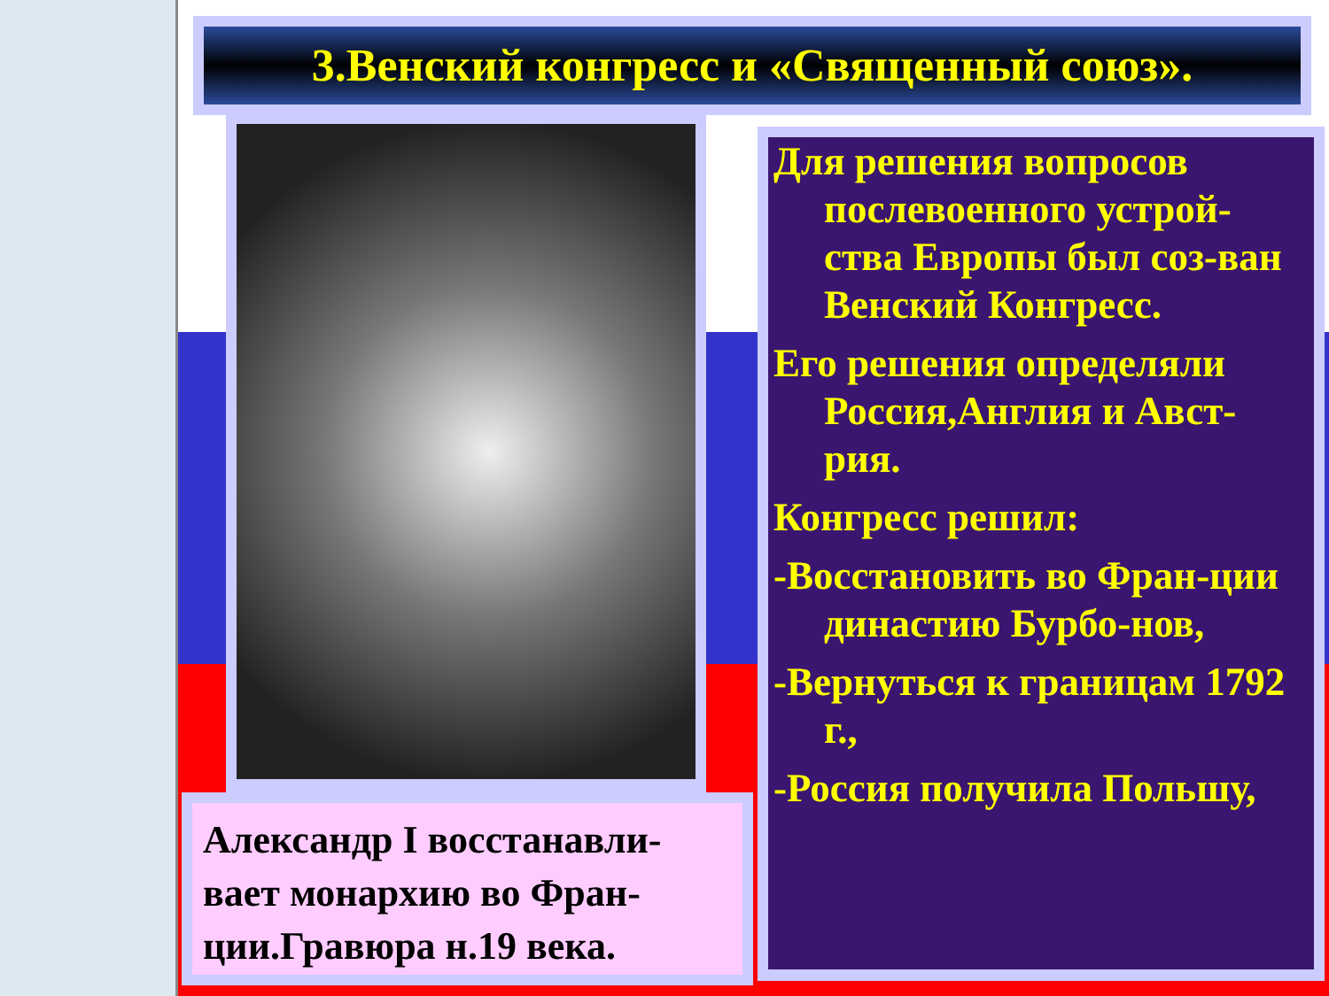3.Венский конгресс и «Священный союз».
Александр I восстанавли-вает монархию во Фран-ции.Гравюра н.19 века.
Для решения вопросов послевоенного устрой-ства Европы был соз-ван Венский Конгресс.
Его решения определяли Россия,Англия и Авст-рия.
Конгресс решил:
-Восстановить во Фран-ции династию Бурбо-нов,
-Вернуться к границам 1792 г.,
-Россия получила Польшу,